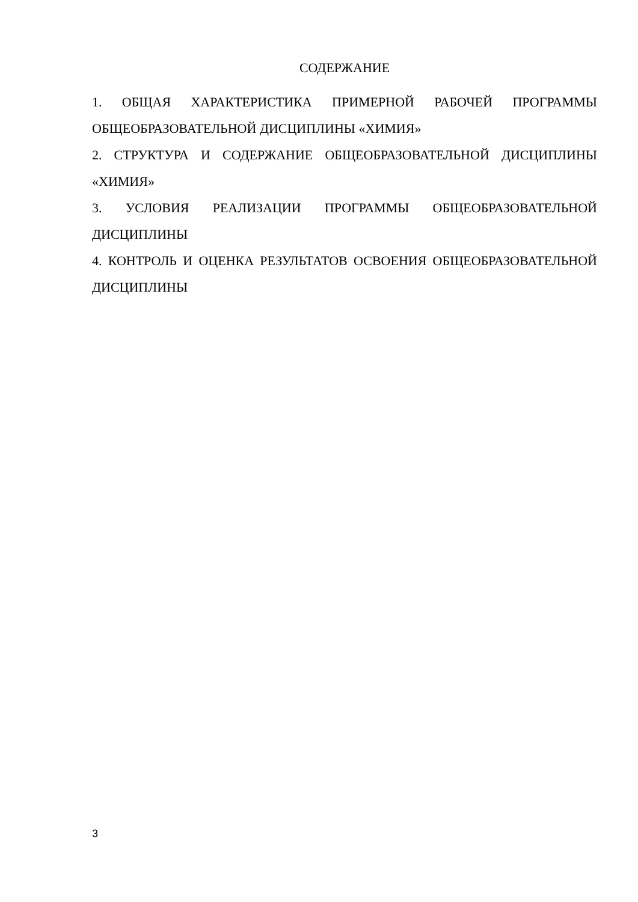СОДЕРЖАНИЕ
1. ОБЩАЯ ХАРАКТЕРИСТИКА ПРИМЕРНОЙ РАБОЧЕЙ ПРОГРАММЫ ОБЩЕОБРАЗОВАТЕЛЬНОЙ ДИСЦИПЛИНЫ «ХИМИЯ»
2. СТРУКТУРА И СОДЕРЖАНИЕ ОБЩЕОБРАЗОВАТЕЛЬНОЙ ДИСЦИПЛИНЫ «ХИМИЯ»
3. УСЛОВИЯ РЕАЛИЗАЦИИ ПРОГРАММЫ ОБЩЕОБРАЗОВАТЕЛЬНОЙ ДИСЦИПЛИНЫ
4. КОНТРОЛЬ И ОЦЕНКА РЕЗУЛЬТАТОВ ОСВОЕНИЯ ОБЩЕОБРАЗОВАТЕЛЬНОЙ ДИСЦИПЛИНЫ
3